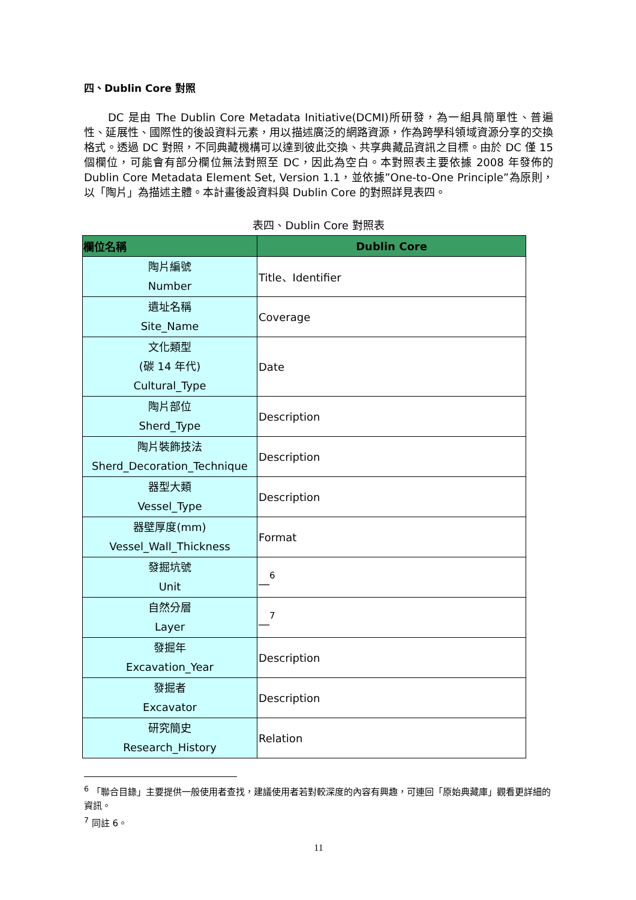四、Dublin Core 對照
DC 是由 The Dublin Core Metadata Initiative(DCMI)所研發，為一組具簡單性、普遍性、延展性、國際性的後設資料元素，用以描述廣泛的網路資源，作為跨學科領域資源分享的交換格式。透過 DC 對照，不同典藏機構可以達到彼此交換、共享典藏品資訊之目標。由於 DC 僅 15 個欄位，可能會有部分欄位無法對照至 DC，因此為空白。本對照表主要依據 2008 年發佈的 Dublin Core Metadata Element Set, Version 1.1，並依據”One-to-One Principle”為原則，以「陶片」為描述主體。本計畫後設資料與 Dublin Core 的對照詳見表四。
表四、Dublin Core 對照表
| 欄位名稱 | Dublin Core |
| --- | --- |
| 陶片編號 Number | Title、Identifier |
| 遺址名稱 Site_Name | Coverage |
| 文化類型 (碳 14 年代) Cultural_Type | Date |
| 陶片部位 Sherd_Type | Description |
| 陶片裝飾技法 Sherd_Decoration_Technique | Description |
| 器型大類 Vessel_Type | Description |
| 器壁厚度(mm) Vessel_Wall_Thickness | Format |
| 發掘坑號 Unit | __<sup>6</sup> |
| 自然分層 Layer | __<sup>7</sup> |
| 發掘年 Excavation_Year | Description |
| 發掘者 Excavator | Description |
| 研究簡史 Research_History | Relation |
<sup>6</sup> 「聯合目錄」主要提供一般使用者查找，建議使用者若對較深度的內容有興趣，可連回「原始典藏庫」觀看更詳細的資訊。
<sup>7</sup> 同註 6。
11